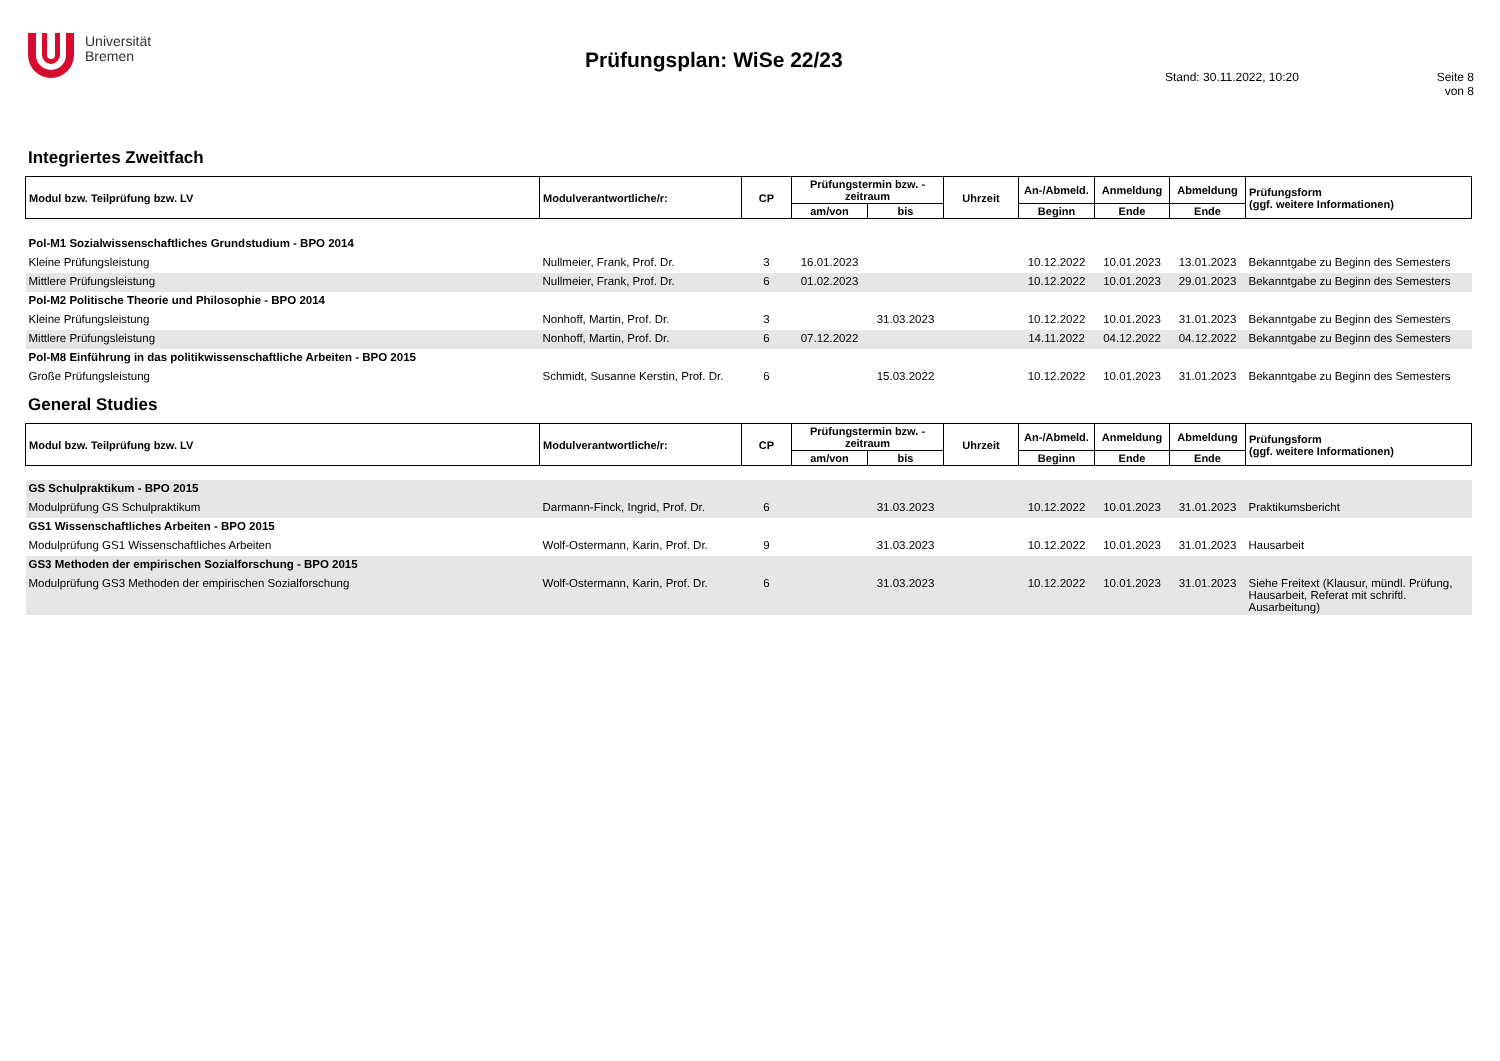Universität
Bremen
Prüfungsplan: WiSe 22/23
Stand: 30.11.2022, 10:20 Seite 8 von 8
Integriertes Zweitfach
| Modul bzw. Teilprüfung bzw. LV | Modulverantwortliche/r: | CP | Prüfungstermin bzw. -zeitraum | | Uhrzeit | An-/Abmeld. | Anmeldung | Abmeldung | Prüfungsform (ggf. weitere Informationen) |
| --- | --- | --- | --- | --- | --- | --- | --- | --- | --- |
| | | | am/von | bis | | Beginn | Ende | Ende | |
| Pol-M1 Sozialwissenschaftliches Grundstudium - BPO 2014 | | | | | | | | | |
| Kleine Prüfungsleistung | Nullmeier, Frank, Prof. Dr. | 3 | 16.01.2023 | | | 10.12.2022 | 10.01.2023 | 13.01.2023 | Bekanntgabe zu Beginn des Semesters |
| Mittlere Prüfungsleistung | Nullmeier, Frank, Prof. Dr. | 6 | 01.02.2023 | | | 10.12.2022 | 10.01.2023 | 29.01.2023 | Bekanntgabe zu Beginn des Semesters |
| Pol-M2 Politische Theorie und Philosophie - BPO 2014 | | | | | | | | | |
| Kleine Prüfungsleistung | Nonhoff, Martin, Prof. Dr. | 3 | | 31.03.2023 | | 10.12.2022 | 10.01.2023 | 31.01.2023 | Bekanntgabe zu Beginn des Semesters |
| Mittlere Prüfungsleistung | Nonhoff, Martin, Prof. Dr. | 6 | 07.12.2022 | | | 14.11.2022 | 04.12.2022 | 04.12.2022 | Bekanntgabe zu Beginn des Semesters |
| Pol-M8 Einführung in das politikwissenschaftliche Arbeiten - BPO 2015 | | | | | | | | | |
| Große Prüfungsleistung | Schmidt, Susanne Kerstin, Prof. Dr. | 6 | | 15.03.2022 | | 10.12.2022 | 10.01.2023 | 31.01.2023 | Bekanntgabe zu Beginn des Semesters |
General Studies
| Modul bzw. Teilprüfung bzw. LV | Modulverantwortliche/r: | CP | Prüfungstermin bzw. -zeitraum | | Uhrzeit | An-/Abmeld. | Anmeldung | Abmeldung | Prüfungsform (ggf. weitere Informationen) |
| --- | --- | --- | --- | --- | --- | --- | --- | --- | --- |
| | | | am/von | bis | | Beginn | Ende | Ende | |
| GS Schulpraktikum - BPO 2015 | | | | | | | | | |
| Modulprüfung GS Schulpraktikum | Darmann-Finck, Ingrid, Prof. Dr. | 6 | | 31.03.2023 | | 10.12.2022 | 10.01.2023 | 31.01.2023 | Praktikumsbericht |
| GS1 Wissenschaftliches Arbeiten - BPO 2015 | | | | | | | | | |
| Modulprüfung GS1 Wissenschaftliches Arbeiten | Wolf-Ostermann, Karin, Prof. Dr. | 9 | | 31.03.2023 | | 10.12.2022 | 10.01.2023 | 31.01.2023 | Hausarbeit |
| GS3 Methoden der empirischen Sozialforschung - BPO 2015 | | | | | | | | | |
| Modulprüfung GS3 Methoden der empirischen Sozialforschung | Wolf-Ostermann, Karin, Prof. Dr. | 6 | | 31.03.2023 | | 10.12.2022 | 10.01.2023 | 31.01.2023 | Siehe Freitext (Klausur, mündl. Prüfung, Hausarbeit, Referat mit schriftl. Ausarbeitung) |